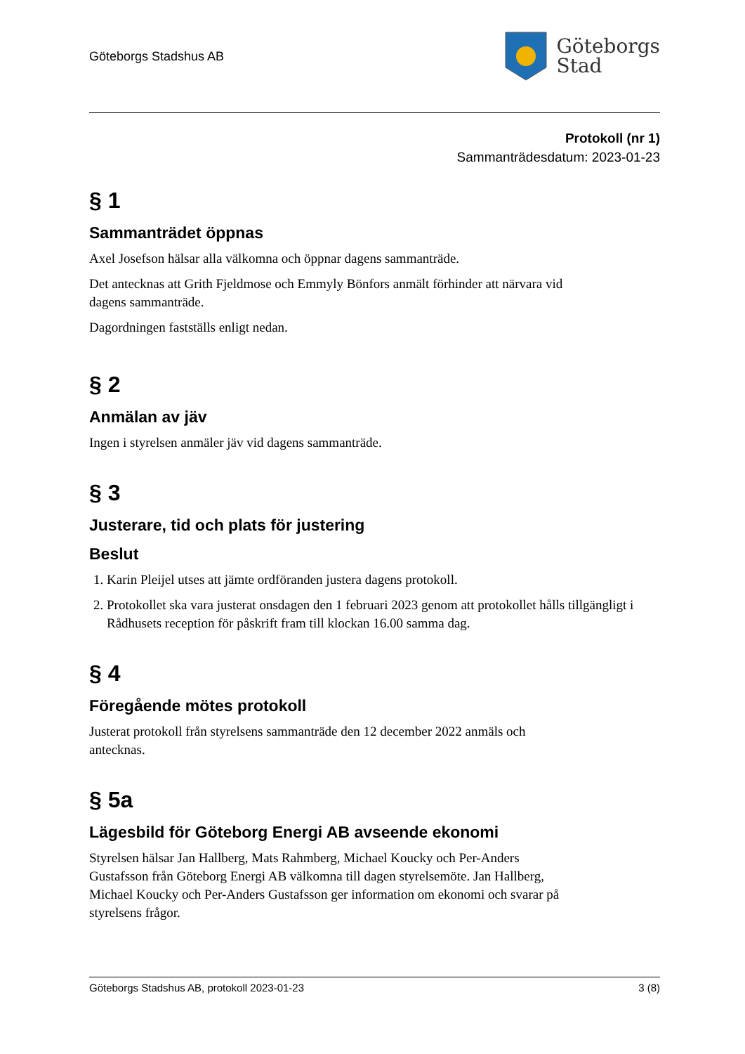Göteborgs Stadshus AB
Göteborgs
Stad
Protokoll (nr 1)
Sammanträdesdatum: 2023-01-23
§ 1
Sammanträdet öppnas
Axel Josefson hälsar alla välkomna och öppnar dagens sammanträde.
Det antecknas att Grith Fjeldmose och Emmyly Bönfors anmält förhinder att närvara vid
dagens sammanträde.
Dagordningen fastställs enligt nedan.
§ 2
Anmälan av jäv
Ingen i styrelsen anmäler jäv vid dagens sammanträde.
§ 3
Justerare, tid och plats för justering
Beslut
1. Karin Pleijel utses att jämte ordföranden justera dagens protokoll.
2. Protokollet ska vara justerat onsdagen den 1 februari 2023 genom att protokollet hålls tillgängligt i Rådhusets reception för påskrift fram till klockan 16.00 samma dag.
§ 4
Föregående mötes protokoll
Justerat protokoll från styrelsens sammanträde den 12 december 2022 anmäls och
antecknas.
§ 5a
Lägesbild för Göteborg Energi AB avseende ekonomi
Styrelsen hälsar Jan Hallberg, Mats Rahmberg, Michael Koucky och Per-Anders
Gustafsson från Göteborg Energi AB välkomna till dagen styrelsemöte. Jan Hallberg,
Michael Koucky och Per-Anders Gustafsson ger information om ekonomi och svarar på
styrelsens frågor.
Göteborgs Stadshus AB, protokoll 2023-01-23 3 (8)